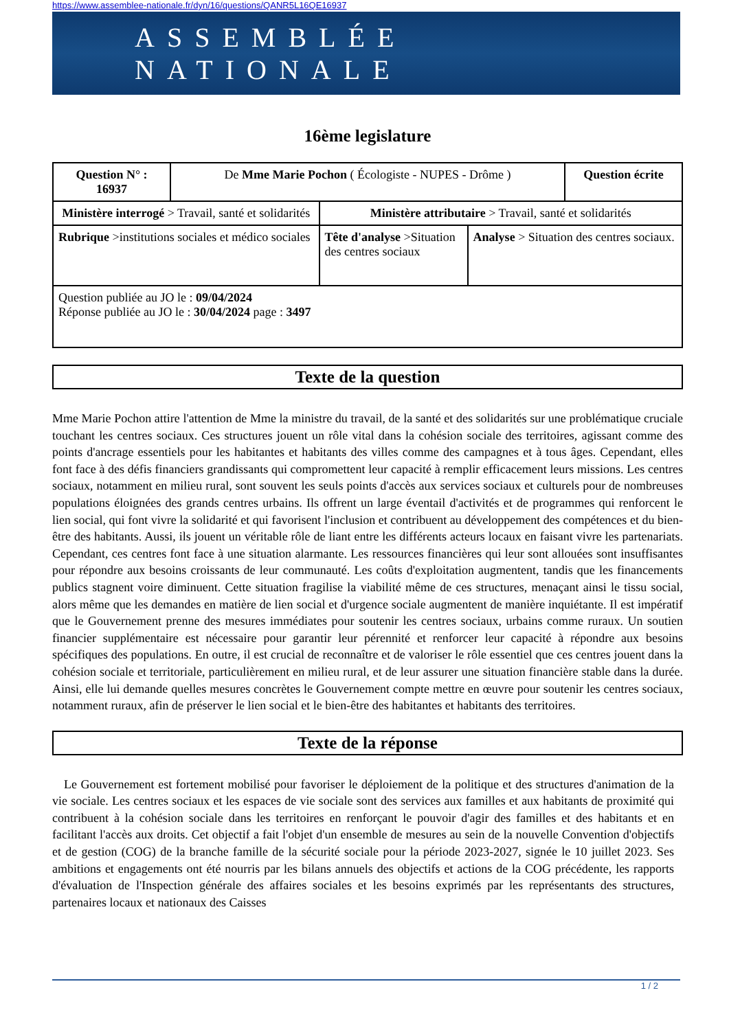https://www.assemblee-nationale.fr/dyn/16/questions/QANR5L16QE16937
ASSEMBLÉE NATIONALE
16ème legislature
| Question N° : 16937 | De Mme Marie Pochon ( Écologiste - NUPES - Drôme ) | | | Question écrite |
| Ministère interrogé > Travail, santé et solidarités | | Ministère attributaire > Travail, santé et solidarités | | |
| Rubrique >institutions sociales et médico sociales | | Tête d'analyse >Situation des centres sociaux | Analyse > Situation des centres sociaux. | |
| Question publiée au JO le : 09/04/2024 Réponse publiée au JO le : 30/04/2024 page : 3497 | | | | |
Texte de la question
Mme Marie Pochon attire l'attention de Mme la ministre du travail, de la santé et des solidarités sur une problématique cruciale touchant les centres sociaux. Ces structures jouent un rôle vital dans la cohésion sociale des territoires, agissant comme des points d'ancrage essentiels pour les habitantes et habitants des villes comme des campagnes et à tous âges. Cependant, elles font face à des défis financiers grandissants qui compromettent leur capacité à remplir efficacement leurs missions. Les centres sociaux, notamment en milieu rural, sont souvent les seuls points d'accès aux services sociaux et culturels pour de nombreuses populations éloignées des grands centres urbains. Ils offrent un large éventail d'activités et de programmes qui renforcent le lien social, qui font vivre la solidarité et qui favorisent l'inclusion et contribuent au développement des compétences et du bien-être des habitants. Aussi, ils jouent un véritable rôle de liant entre les différents acteurs locaux en faisant vivre les partenariats. Cependant, ces centres font face à une situation alarmante. Les ressources financières qui leur sont allouées sont insuffisantes pour répondre aux besoins croissants de leur communauté. Les coûts d'exploitation augmentent, tandis que les financements publics stagnent voire diminuent. Cette situation fragilise la viabilité même de ces structures, menaçant ainsi le tissu social, alors même que les demandes en matière de lien social et d'urgence sociale augmentent de manière inquiétante. Il est impératif que le Gouvernement prenne des mesures immédiates pour soutenir les centres sociaux, urbains comme ruraux. Un soutien financier supplémentaire est nécessaire pour garantir leur pérennité et renforcer leur capacité à répondre aux besoins spécifiques des populations. En outre, il est crucial de reconnaître et de valoriser le rôle essentiel que ces centres jouent dans la cohésion sociale et territoriale, particulièrement en milieu rural, et de leur assurer une situation financière stable dans la durée. Ainsi, elle lui demande quelles mesures concrètes le Gouvernement compte mettre en œuvre pour soutenir les centres sociaux, notamment ruraux, afin de préserver le lien social et le bien-être des habitantes et habitants des territoires.
Texte de la réponse
Le Gouvernement est fortement mobilisé pour favoriser le déploiement de la politique et des structures d'animation de la vie sociale. Les centres sociaux et les espaces de vie sociale sont des services aux familles et aux habitants de proximité qui contribuent à la cohésion sociale dans les territoires en renforçant le pouvoir d'agir des familles et des habitants et en facilitant l'accès aux droits. Cet objectif a fait l'objet d'un ensemble de mesures au sein de la nouvelle Convention d'objectifs et de gestion (COG) de la branche famille de la sécurité sociale pour la période 2023-2027, signée le 10 juillet 2023. Ses ambitions et engagements ont été nourris par les bilans annuels des objectifs et actions de la COG précédente, les rapports d'évaluation de l'Inspection générale des affaires sociales et les besoins exprimés par les représentants des structures, partenaires locaux et nationaux des Caisses
1 / 2